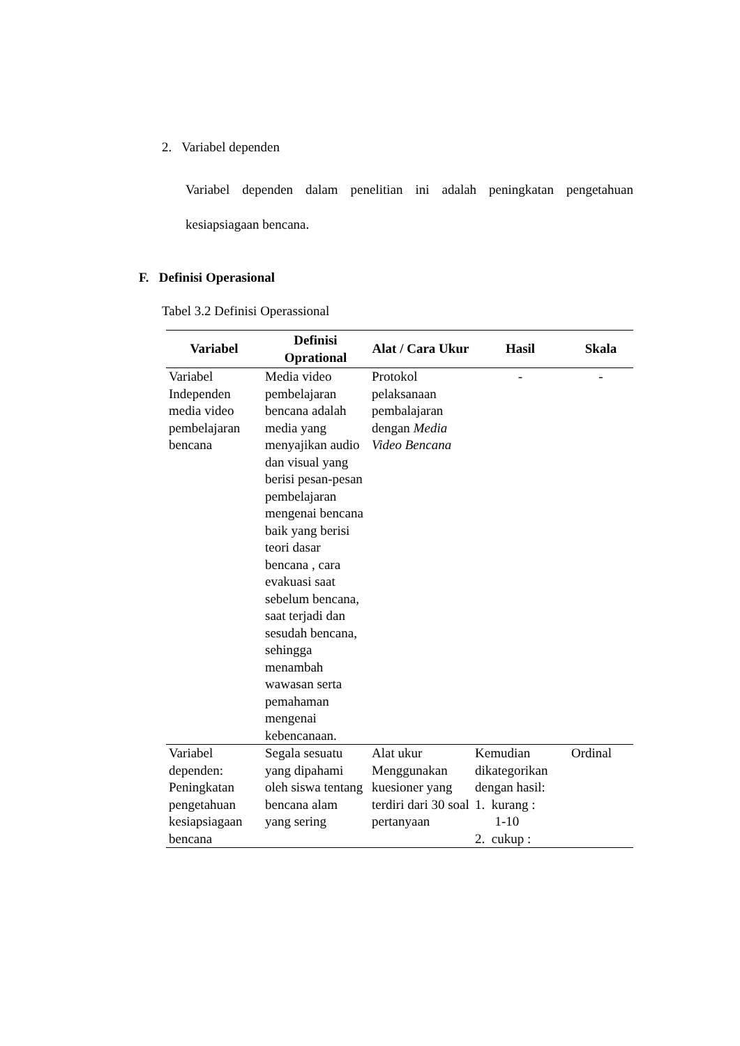2. Variabel dependen
Variabel dependen dalam penelitian ini adalah peningkatan pengetahuan kesiapsiagaan bencana.
F. Definisi Operasional
Tabel 3.2 Definisi Operassional
| Variabel | Definisi Oprational | Alat / Cara Ukur | Hasil | Skala |
| --- | --- | --- | --- | --- |
| Variabel Independen media video pembelajaran bencana | Media video pembelajaran bencana adalah media yang menyajikan audio dan visual yang berisi pesan-pesan pembelajaran mengenai bencana baik yang berisi teori dasar bencana , cara evakuasi saat sebelum bencana, saat terjadi dan sesudah bencana, sehingga menambah wawasan serta pemahaman mengenai kebencanaan. | Protokol pelaksanaan pembalajaran dengan Media Video Bencana | - | - |
| Variabel dependen: Peningkatan pengetahuan kesiapsiagaan bencana | Segala sesuatu yang dipahami oleh siswa tentang bencana alam yang sering | Alat ukur Menggunakan kuesioner yang terdiri dari 30 soal pertanyaan | Kemudian dikategorikan dengan hasil: 1. kurang : 1-10 2. cukup : | Ordinal |